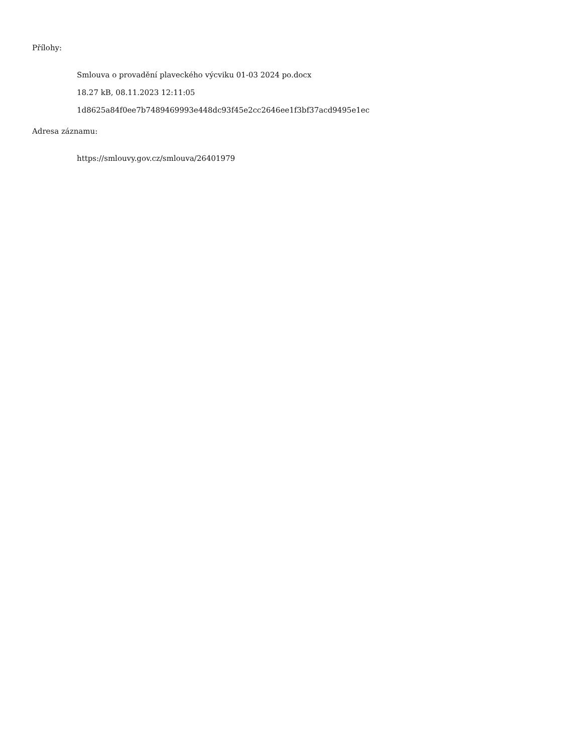Přílohy:
Smlouva o provadění plaveckého výcviku 01-03 2024 po.docx
18.27 kB, 08.11.2023 12:11:05
1d8625a84f0ee7b7489469993e448dc93f45e2cc2646ee1f3bf37acd9495e1ec
Adresa záznamu:
https://smlouvy.gov.cz/smlouva/26401979